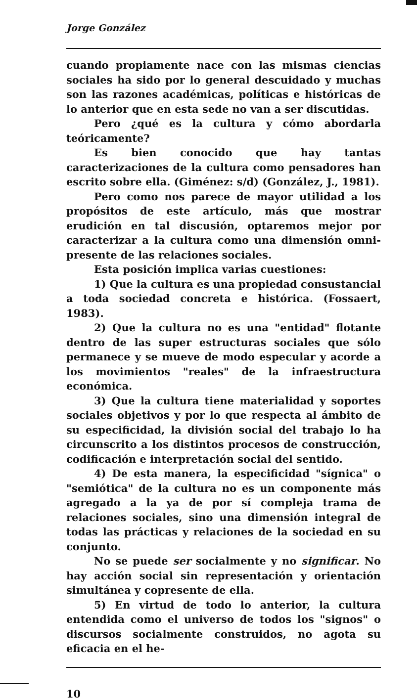Jorge González
cuando propiamente nace con las mismas ciencias sociales ha sido por lo general descuidado y muchas son las razones académicas, políticas e históricas de lo anterior que en esta sede no van a ser discutidas.
Pero ¿qué es la cultura y cómo abordarla teóricamente?
Es bien conocido que hay tantas caracterizaciones de la cultura como pensadores han escrito sobre ella. (Giménez: s/d) (González, J., 1981).
Pero como nos parece de mayor utilidad a los propósitos de este artículo, más que mostrar erudición en tal discusión, optaremos mejor por caracterizar a la cultura como una dimensión omni-presente de las relaciones sociales.
Esta posición implica varias cuestiones:
1) Que la cultura es una propiedad consustancial a toda sociedad concreta e histórica. (Fossaert, 1983).
2) Que la cultura no es una "entidad" flotante dentro de las super estructuras sociales que sólo permanece y se mueve de modo especular y acorde a los movimientos "reales" de la infraestructura económica.
3) Que la cultura tiene materialidad y soportes sociales objetivos y por lo que respecta al ámbito de su especificidad, la división social del trabajo lo ha circunscrito a los distintos procesos de construcción, codificación e interpretación social del sentido.
4) De esta manera, la especificidad "sígnica" o "semiótica" de la cultura no es un componente más agregado a la ya de por sí compleja trama de relaciones sociales, sino una dimensión integral de todas las prácticas y relaciones de la sociedad en su conjunto.
No se puede ser socialmente y no significar. No hay acción social sin representación y orientación simultánea y copresente de ella.
5) En virtud de todo lo anterior, la cultura entendida como el universo de todos los "signos" o discursos socialmente construidos, no agota su eficacia en el he-
10